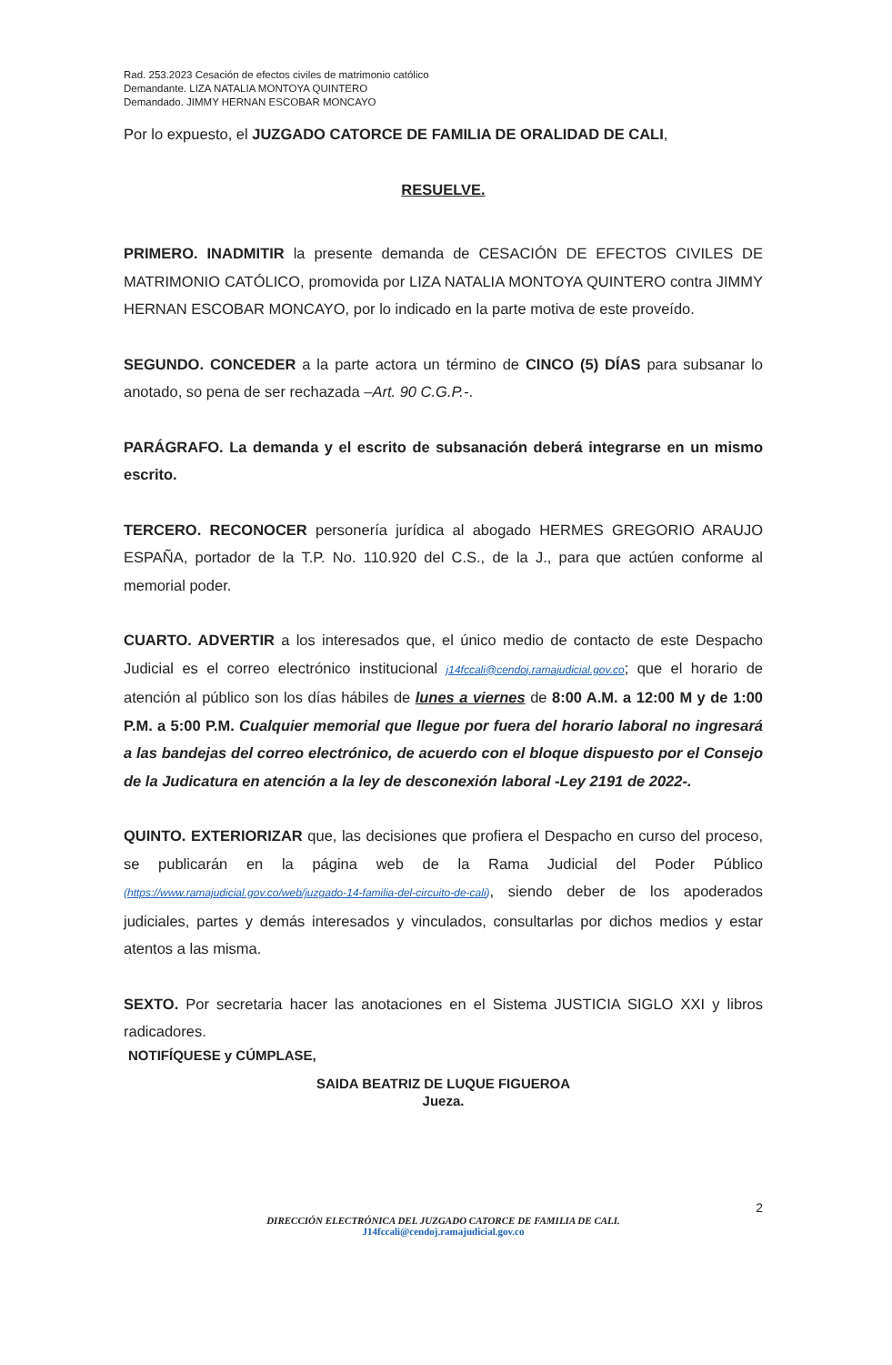Rad. 253.2023 Cesación de efectos civiles de matrimonio católico
Demandante. LIZA NATALIA MONTOYA QUINTERO
Demandado. JIMMY HERNAN ESCOBAR MONCAYO
Por lo expuesto, el JUZGADO CATORCE DE FAMILIA DE ORALIDAD DE CALI,
RESUELVE.
PRIMERO. INADMITIR la presente demanda de CESACIÓN DE EFECTOS CIVILES DE MATRIMONIO CATÓLICO, promovida por LIZA NATALIA MONTOYA QUINTERO contra JIMMY HERNAN ESCOBAR MONCAYO, por lo indicado en la parte motiva de este proveído.
SEGUNDO. CONCEDER a la parte actora un término de CINCO (5) DÍAS para subsanar lo anotado, so pena de ser rechazada –Art. 90 C.G.P.-.
PARÁGRAFO. La demanda y el escrito de subsanación deberá integrarse en un mismo escrito.
TERCERO. RECONOCER personería jurídica al abogado HERMES GREGORIO ARAUJO ESPAÑA, portador de la T.P. No. 110.920 del C.S., de la J., para que actúen conforme al memorial poder.
CUARTO. ADVERTIR a los interesados que, el único medio de contacto de este Despacho Judicial es el correo electrónico institucional j14fccali@cendoj.ramajudicial.gov.co; que el horario de atención al público son los días hábiles de lunes a viernes de 8:00 A.M. a 12:00 M y de 1:00 P.M. a 5:00 P.M. Cualquier memorial que llegue por fuera del horario laboral no ingresará a las bandejas del correo electrónico, de acuerdo con el bloque dispuesto por el Consejo de la Judicatura en atención a la ley de desconexión laboral -Ley 2191 de 2022-.
QUINTO. EXTERIORIZAR que, las decisiones que profiera el Despacho en curso del proceso, se publicarán en la página web de la Rama Judicial del Poder Público (https://www.ramajudicial.gov.co/web/juzgado-14-familia-del-circuito-de-cali), siendo deber de los apoderados judiciales, partes y demás interesados y vinculados, consultarlas por dichos medios y estar atentos a las misma.
SEXTO. Por secretaria hacer las anotaciones en el Sistema JUSTICIA SIGLO XXI y libros radicadores.
NOTIFÍQUESE y CÚMPLASE,
SAIDA BEATRIZ DE LUQUE FIGUEROA
Jueza.
2
DIRECCIÓN ELECTRÓNICA DEL JUZGADO CATORCE DE FAMILIA DE CALI.
J14fccali@cendoj.ramajudicial.gov.co